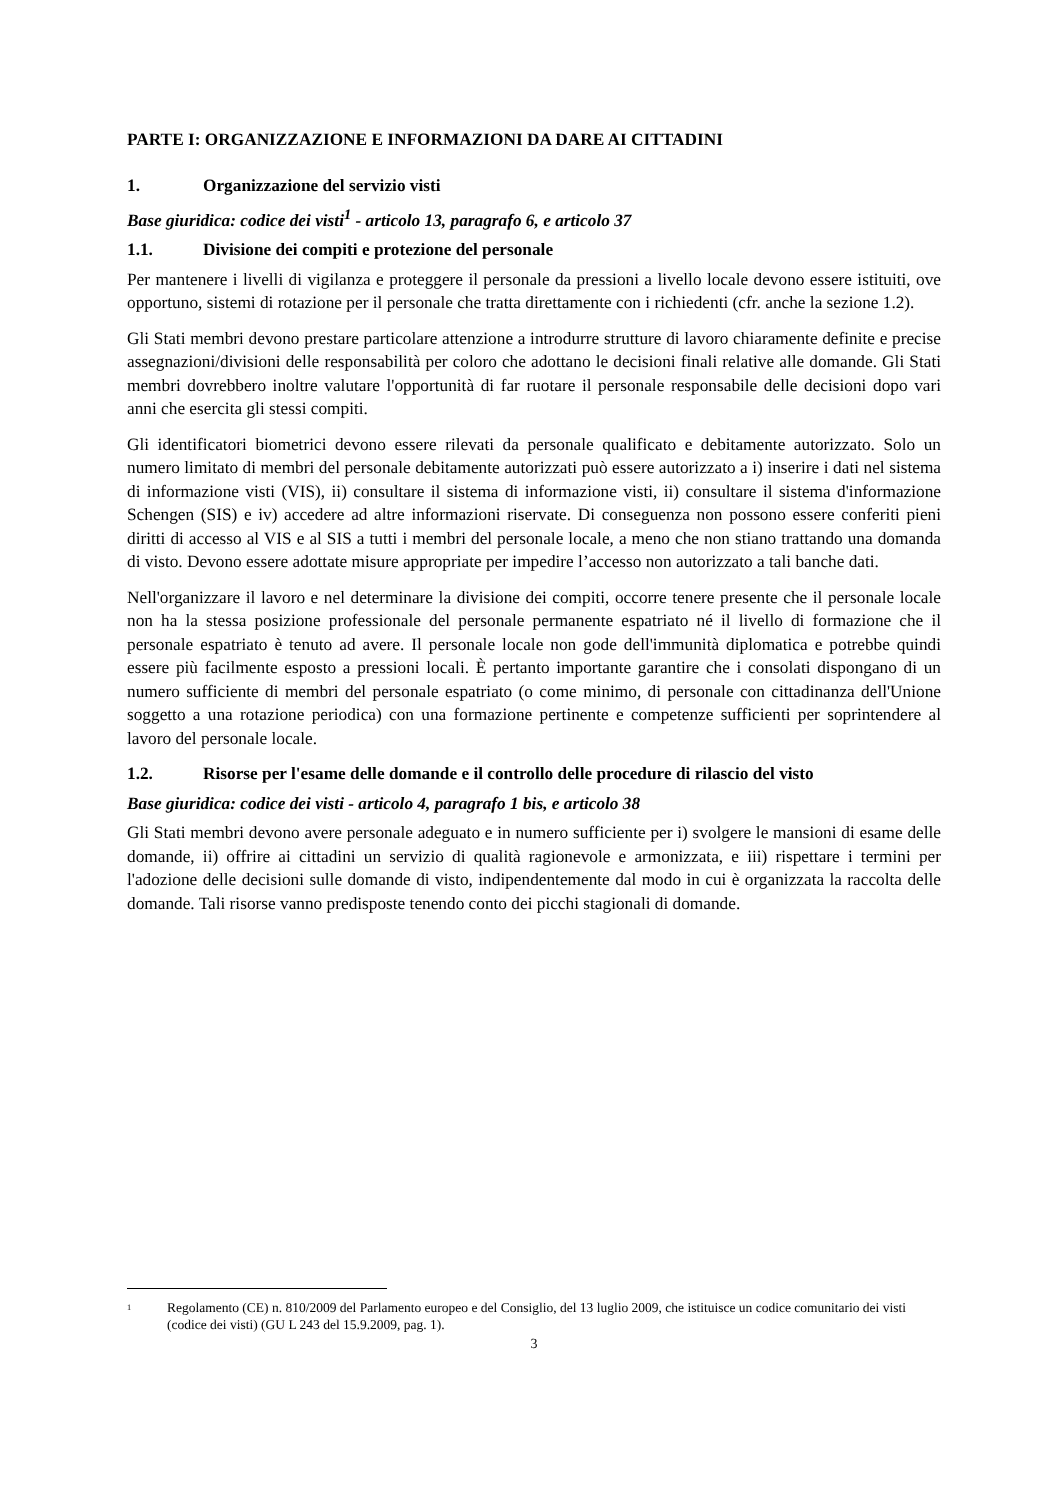PARTE I: ORGANIZZAZIONE E INFORMAZIONI DA DARE AI CITTADINI
1. Organizzazione del servizio visti
Base giuridica: codice dei visti<sup>1</sup> - articolo 13, paragrafo 6, e articolo 37
1.1. Divisione dei compiti e protezione del personale
Per mantenere i livelli di vigilanza e proteggere il personale da pressioni a livello locale devono essere istituiti, ove opportuno, sistemi di rotazione per il personale che tratta direttamente con i richiedenti (cfr. anche la sezione 1.2).
Gli Stati membri devono prestare particolare attenzione a introdurre strutture di lavoro chiaramente definite e precise assegnazioni/divisioni delle responsabilità per coloro che adottano le decisioni finali relative alle domande. Gli Stati membri dovrebbero inoltre valutare l'opportunità di far ruotare il personale responsabile delle decisioni dopo vari anni che esercita gli stessi compiti.
Gli identificatori biometrici devono essere rilevati da personale qualificato e debitamente autorizzato. Solo un numero limitato di membri del personale debitamente autorizzati può essere autorizzato a i) inserire i dati nel sistema di informazione visti (VIS), ii) consultare il sistema di informazione visti, ii) consultare il sistema d'informazione Schengen (SIS) e iv) accedere ad altre informazioni riservate. Di conseguenza non possono essere conferiti pieni diritti di accesso al VIS e al SIS a tutti i membri del personale locale, a meno che non stiano trattando una domanda di visto. Devono essere adottate misure appropriate per impedire l’accesso non autorizzato a tali banche dati.
Nell'organizzare il lavoro e nel determinare la divisione dei compiti, occorre tenere presente che il personale locale non ha la stessa posizione professionale del personale permanente espatriato né il livello di formazione che il personale espatriato è tenuto ad avere. Il personale locale non gode dell'immunità diplomatica e potrebbe quindi essere più facilmente esposto a pressioni locali. È pertanto importante garantire che i consolati dispongano di un numero sufficiente di membri del personale espatriato (o come minimo, di personale con cittadinanza dell'Unione soggetto a una rotazione periodica) con una formazione pertinente e competenze sufficienti per soprintendere al lavoro del personale locale.
1.2. Risorse per l'esame delle domande e il controllo delle procedure di rilascio del visto
Base giuridica: codice dei visti - articolo 4, paragrafo 1 bis, e articolo 38
Gli Stati membri devono avere personale adeguato e in numero sufficiente per i) svolgere le mansioni di esame delle domande, ii) offrire ai cittadini un servizio di qualità ragionevole e armonizzata, e iii) rispettare i termini per l'adozione delle decisioni sulle domande di visto, indipendentemente dal modo in cui è organizzata la raccolta delle domande. Tali risorse vanno predisposte tenendo conto dei picchi stagionali di domande.
<sup>1</sup> Regolamento (CE) n. 810/2009 del Parlamento europeo e del Consiglio, del 13 luglio 2009, che istituisce un codice comunitario dei visti (codice dei visti) (GU L 243 del 15.9.2009, pag. 1).
3